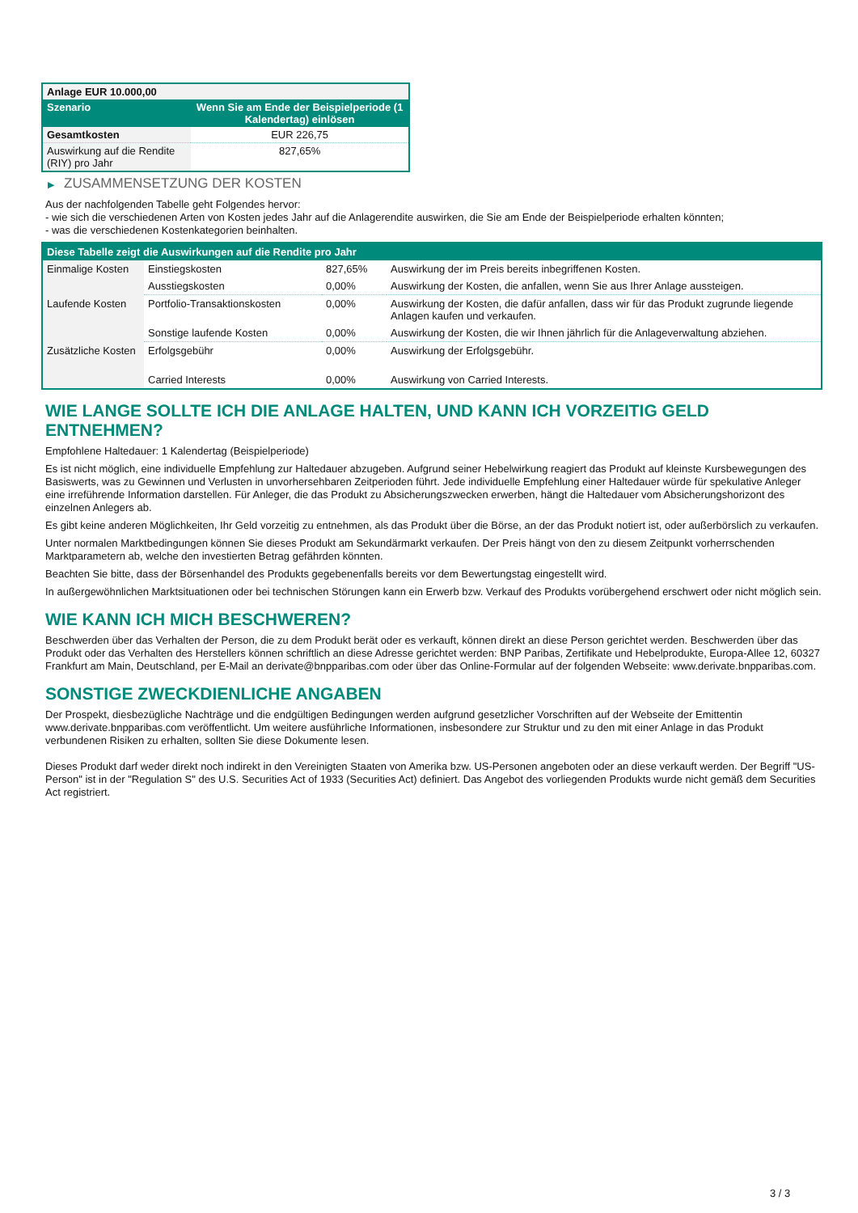| Anlage EUR 10.000,00 | |
| Szenario | Wenn Sie am Ende der Beispielperiode (1 Kalendertag) einlösen |
| Gesamtkosten | EUR 226,75 |
| Auswirkung auf die Rendite (RIY) pro Jahr | 827,65% |
▶ ZUSAMMENSETZUNG DER KOSTEN
Aus der nachfolgenden Tabelle geht Folgendes hervor:
- wie sich die verschiedenen Arten von Kosten jedes Jahr auf die Anlagerendite auswirken, die Sie am Ende der Beispielperiode erhalten könnten;
- was die verschiedenen Kostenkategorien beinhalten.
| Diese Tabelle zeigt die Auswirkungen auf die Rendite pro Jahr | | | |
| Einmalige Kosten | Einstiegskosten | 827,65% | Auswirkung der im Preis bereits inbegriffenen Kosten. |
| | Ausstiegskosten | 0,00% | Auswirkung der Kosten, die anfallen, wenn Sie aus Ihrer Anlage aussteigen. |
| Laufende Kosten | Portfolio-Transaktionskosten | 0,00% | Auswirkung der Kosten, die dafür anfallen, dass wir für das Produkt zugrunde liegende Anlagen kaufen und verkaufen. |
| | Sonstige laufende Kosten | 0,00% | Auswirkung der Kosten, die wir Ihnen jährlich für die Anlageverwaltung abziehen. |
| Zusätzliche Kosten | Erfolgsgebühr | 0,00% | Auswirkung der Erfolgsgebühr. |
| | Carried Interests | 0,00% | Auswirkung von Carried Interests. |
WIE LANGE SOLLTE ICH DIE ANLAGE HALTEN, UND KANN ICH VORZEITIG GELD ENTNEHMEN?
Empfohlene Haltedauer: 1 Kalendertag (Beispielperiode)
Es ist nicht möglich, eine individuelle Empfehlung zur Haltedauer abzugeben. Aufgrund seiner Hebelwirkung reagiert das Produkt auf kleinste Kursbewegungen des Basiswerts, was zu Gewinnen und Verlusten in unvorhersehbaren Zeitperioden führt. Jede individuelle Empfehlung einer Haltedauer würde für spekulative Anleger eine irreführende Information darstellen. Für Anleger, die das Produkt zu Absicherungszwecken erwerben, hängt die Haltedauer vom Absicherungshorizont des einzelnen Anlegers ab.
Es gibt keine anderen Möglichkeiten, Ihr Geld vorzeitig zu entnehmen, als das Produkt über die Börse, an der das Produkt notiert ist, oder außerbörslich zu verkaufen.
Unter normalen Marktbedingungen können Sie dieses Produkt am Sekundärmarkt verkaufen. Der Preis hängt von den zu diesem Zeitpunkt vorherrschenden Marktparametern ab, welche den investierten Betrag gefährden könnten.
Beachten Sie bitte, dass der Börsenhandel des Produkts gegebenenfalls bereits vor dem Bewertungstag eingestellt wird.
In außergewöhnlichen Marktsituationen oder bei technischen Störungen kann ein Erwerb bzw. Verkauf des Produkts vorübergehend erschwert oder nicht möglich sein.
WIE KANN ICH MICH BESCHWEREN?
Beschwerden über das Verhalten der Person, die zu dem Produkt berät oder es verkauft, können direkt an diese Person gerichtet werden. Beschwerden über das Produkt oder das Verhalten des Herstellers können schriftlich an diese Adresse gerichtet werden: BNP Paribas, Zertifikate und Hebelprodukte, Europa-Allee 12, 60327 Frankfurt am Main, Deutschland, per E-Mail an derivate@bnpparibas.com oder über das Online-Formular auf der folgenden Webseite: www.derivate.bnpparibas.com.
SONSTIGE ZWECKDIENLICHE ANGABEN
Der Prospekt, diesbezügliche Nachträge und die endgültigen Bedingungen werden aufgrund gesetzlicher Vorschriften auf der Webseite der Emittentin www.derivate.bnpparibas.com veröffentlicht. Um weitere ausführliche Informationen, insbesondere zur Struktur und zu den mit einer Anlage in das Produkt verbundenen Risiken zu erhalten, sollten Sie diese Dokumente lesen.
Dieses Produkt darf weder direkt noch indirekt in den Vereinigten Staaten von Amerika bzw. US-Personen angeboten oder an diese verkauft werden. Der Begriff "US-Person" ist in der "Regulation S" des U.S. Securities Act of 1933 (Securities Act) definiert. Das Angebot des vorliegenden Produkts wurde nicht gemäß dem Securities Act registriert.
3 / 3